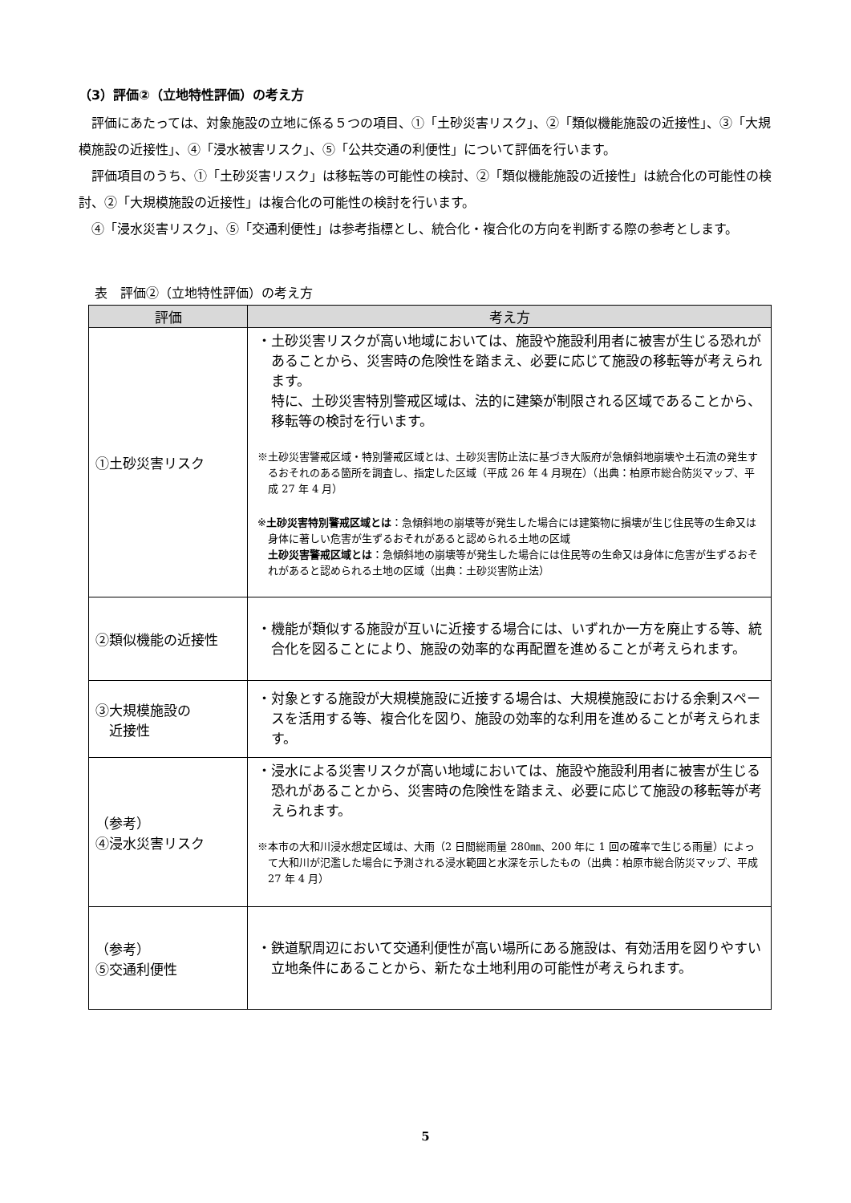（3）評価②（立地特性評価）の考え方
評価にあたっては、対象施設の立地に係る５つの項目、①「土砂災害リスク」、②「類似機能施設の近接性」、③「大規模施設の近接性」、④「浸水被害リスク」、⑤「公共交通の利便性」について評価を行います。
評価項目のうち、①「土砂災害リスク」は移転等の可能性の検討、②「類似機能施設の近接性」は統合化の可能性の検討、②「大規模施設の近接性」は複合化の可能性の検討を行います。
④「浸水災害リスク」、⑤「交通利便性」は参考指標とし、統合化・複合化の方向を判断する際の参考とします。
表　評価②（立地特性評価）の考え方
| 評価 | 考え方 |
| --- | --- |
| ①土砂災害リスク | ・土砂災害リスクが高い地域においては、施設や施設利用者に被害が生じる恐れがあることから、災害時の危険性を踏まえ、必要に応じて施設の移転等が考えられます。 特に、土砂災害特別警戒区域は、法的に建築が制限される区域であることから、移転等の検討を行います。 ※土砂災害警戒区域・特別警戒区域とは、土砂災害防止法に基づき大阪府が急傾斜地崩壊や土石流の発生するおそれのある箇所を調査し、指定した区域（平成 26 年 4 月現在）（出典：柏原市総合防災マップ、平成 27 年 4 月） ※ 土砂災害特別警戒区域とは ：急傾斜地の崩壊等が発生した場合には建築物に損壊が生じ住民等の生命又は身体に著しい危害が生ずるおそれがあると認められる土地の区域 土砂災害警戒区域とは ：急傾斜地の崩壊等が発生した場合には住民等の生命又は身体に危害が生ずるおそれがあると認められる土地の区域（出典：土砂災害防止法） |
| ②類似機能の近接性 | ・機能が類似する施設が互いに近接する場合には、いずれか一方を廃止する等、統合化を図ることにより、施設の効率的な再配置を進めることが考えられます。 |
| ③大規模施設の 近接性 | ・対象とする施設が大規模施設に近接する場合は、大規模施設における余剰スペースを活用する等、複合化を図り、施設の効率的な利用を進めることが考えられます。 |
| （参考） ④浸水災害リスク | ・浸水による災害リスクが高い地域においては、施設や施設利用者に被害が生じる恐れがあることから、災害時の危険性を踏まえ、必要に応じて施設の移転等が考えられます。 ※本市の大和川浸水想定区域は、大雨（2 日間総雨量 280㎜、200 年に 1 回の確率で生じる雨量）によって大和川が氾濫した場合に予測される浸水範囲と水深を示したもの（出典：柏原市総合防災マップ、平成 27 年 4 月） |
| （参考） ⑤交通利便性 | ・鉄道駅周辺において交通利便性が高い場所にある施設は、有効活用を図りやすい立地条件にあることから、新たな土地利用の可能性が考えられます。 |
5